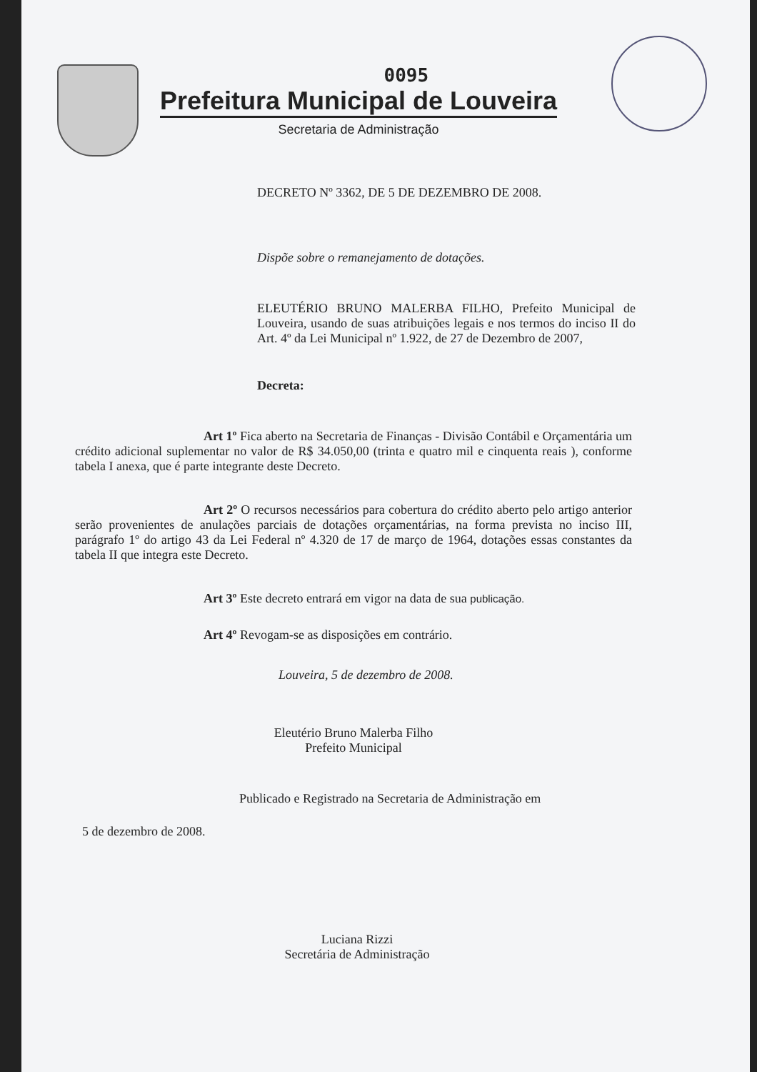0095
Prefeitura Municipal de Louveira
Secretaria de Administração
DECRETO Nº 3362, DE 5 DE DEZEMBRO DE 2008.
Dispõe sobre o remanejamento de dotações.
ELEUTÉRIO BRUNO MALERBA FILHO, Prefeito Municipal de Louveira, usando de suas atribuições legais e nos termos do inciso II do Art. 4º da Lei Municipal nº 1.922, de 27 de Dezembro de 2007,
Decreta:
Art 1º Fica aberto na Secretaria de Finanças - Divisão Contábil e Orçamentária um crédito adicional suplementar no valor de R$ 34.050,00 (trinta e quatro mil e cinquenta reais ), conforme tabela I anexa, que é parte integrante deste Decreto.
Art 2º O recursos necessários para cobertura do crédito aberto pelo artigo anterior serão provenientes de anulações parciais de dotações orçamentárias, na forma prevista no inciso III, parágrafo 1º do artigo 43 da Lei Federal nº 4.320 de 17 de março de 1964, dotações essas constantes da tabela II que integra este Decreto.
Art 3º Este decreto entrará em vigor na data de sua publicação.
Art 4º Revogam-se as disposições em contrário.
Louveira, 5 de dezembro de 2008.
Eleutério Bruno Malerba Filho
Prefeito Municipal
Publicado e Registrado na Secretaria de Administração em
5 de dezembro de 2008.
Luciana Rizzi
Secretária de Administração